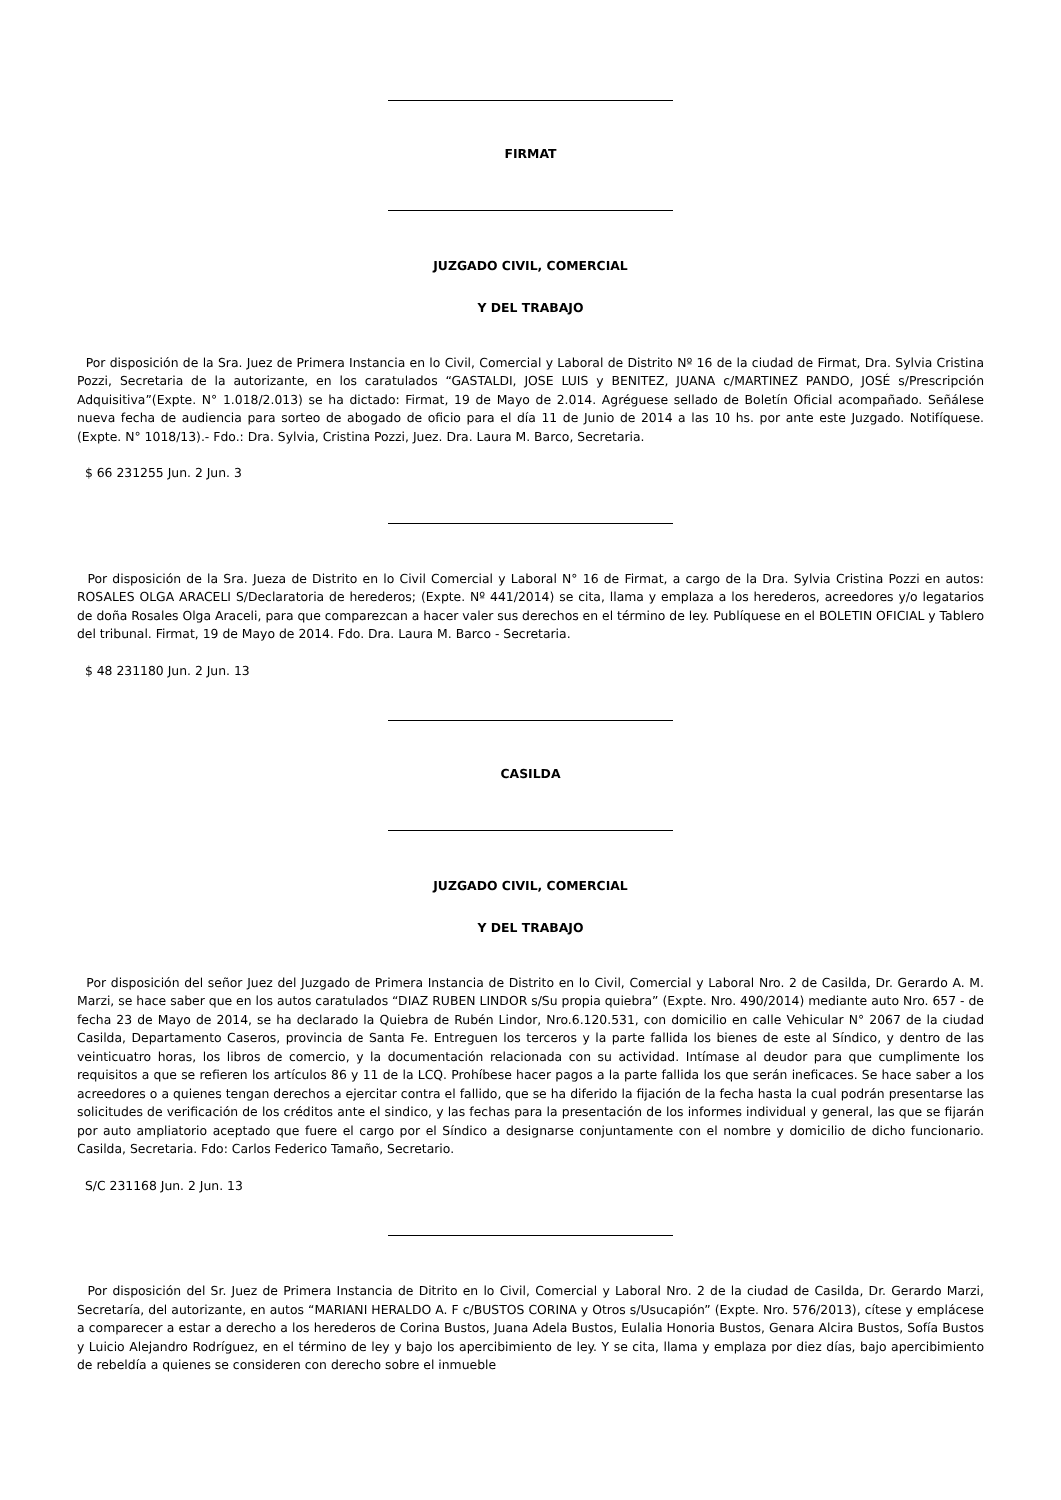FIRMAT
JUZGADO CIVIL, COMERCIAL
Y DEL TRABAJO
Por disposición de la Sra. Juez de Primera Instancia en lo Civil, Comercial y Laboral de Distrito Nº 16 de la ciudad de Firmat, Dra. Sylvia Cristina Pozzi, Secretaria de la autorizante, en los caratulados “GASTALDI, JOSE LUIS y BENITEZ, JUANA c/MARTINEZ PANDO, JOSÉ s/Prescripción Adquisitiva”(Expte. N° 1.018/2.013) se ha dictado: Firmat, 19 de Mayo de 2.014. Agréguese sellado de Boletín Oficial acompañado. Señálese nueva fecha de audiencia para sorteo de abogado de oficio para el día 11 de Junio de 2014 a las 10 hs. por ante este Juzgado. Notifíquese. (Expte. N° 1018/13).- Fdo.: Dra. Sylvia, Cristina Pozzi, Juez. Dra. Laura M. Barco, Secretaria.
$ 66 231255 Jun. 2 Jun. 3
Por disposición de la Sra. Jueza de Distrito en lo Civil Comercial y Laboral N° 16 de Firmat, a cargo de la Dra. Sylvia Cristina Pozzi en autos: ROSALES OLGA ARACELI S/Declaratoria de herederos; (Expte. Nº 441/2014) se cita, llama y emplaza a los herederos, acreedores y/o legatarios de doña Rosales Olga Araceli, para que comparezcan a hacer valer sus derechos en el término de ley. Publíquese en el BOLETIN OFICIAL y Tablero del tribunal. Firmat, 19 de Mayo de 2014. Fdo. Dra. Laura M. Barco - Secretaria.
$ 48 231180 Jun. 2 Jun. 13
CASILDA
JUZGADO CIVIL, COMERCIAL
Y DEL TRABAJO
Por disposición del señor Juez del Juzgado de Primera Instancia de Distrito en lo Civil, Comercial y Laboral Nro. 2 de Casilda, Dr. Gerardo A. M. Marzi, se hace saber que en los autos caratulados “DIAZ RUBEN LINDOR s/Su propia quiebra” (Expte. Nro. 490/2014) mediante auto Nro. 657 - de fecha 23 de Mayo de 2014, se ha declarado la Quiebra de Rubén Lindor, Nro.6.120.531, con domicilio en calle Vehicular N° 2067 de la ciudad Casilda, Departamento Caseros, provincia de Santa Fe. Entreguen los terceros y la parte fallida los bienes de este al Síndico, y dentro de las veinticuatro horas, los libros de comercio, y la documentación relacionada con su actividad. Intímase al deudor para que cumplimente los requisitos a que se refieren los artículos 86 y 11 de la LCQ. Prohíbese hacer pagos a la parte fallida los que serán ineficaces. Se hace saber a los acreedores o a quienes tengan derechos a ejercitar contra el fallido, que se ha diferido la fijación de la fecha hasta la cual podrán presentarse las solicitudes de verificación de los créditos ante el sindico, y las fechas para la presentación de los informes individual y general, las que se fijarán por auto ampliatorio aceptado que fuere el cargo por el Síndico a designarse conjuntamente con el nombre y domicilio de dicho funcionario. Casilda, Secretaria. Fdo: Carlos Federico Tamaño, Secretario.
S/C 231168 Jun. 2 Jun. 13
Por disposición del Sr. Juez de Primera Instancia de Ditrito en lo Civil, Comercial y Laboral Nro. 2 de la ciudad de Casilda, Dr. Gerardo Marzi, Secretaría, del autorizante, en autos “MARIANI HERALDO A. F c/BUSTOS CORINA y Otros s/Usucapión” (Expte. Nro. 576/2013), cítese y emplácese a comparecer a estar a derecho a los herederos de Corina Bustos, Juana Adela Bustos, Eulalia Honoria Bustos, Genara Alcira Bustos, Sofía Bustos y Luicio Alejandro Rodríguez, en el término de ley y bajo los apercibimiento de ley. Y se cita, llama y emplaza por diez días, bajo apercibimiento de rebeldía a quienes se consideren con derecho sobre el inmueble